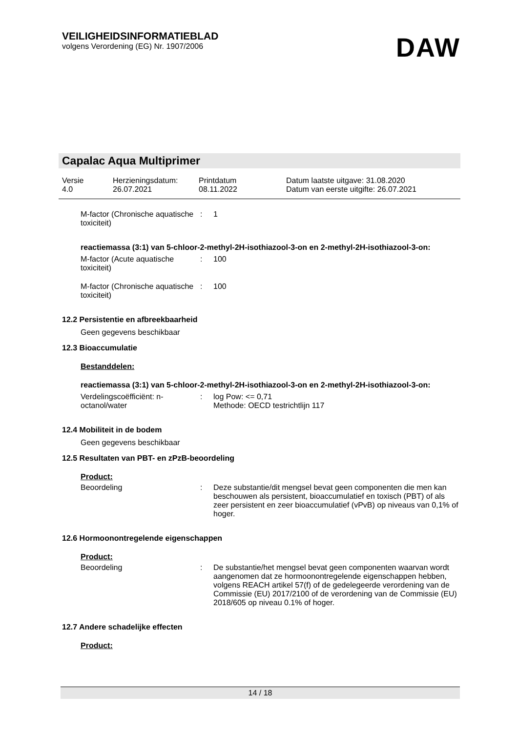VEILIGHEIDSINFORMATIEBLAD
volgens Verordening (EG) Nr. 1907/2006
DAW
Capalac Aqua Multiprimer
| Versie 4.0 | Herzieningsdatum: 26.07.2021 | Printdatum 08.11.2022 | Datum laatste uitgave: 31.08.2020 Datum van eerste uitgifte: 26.07.2021 |
M-factor (Chronische aquatische toxiciteit)
: 1
reactiemassa (3:1) van 5-chloor-2-methyl-2H-isothiazool-3-on en 2-methyl-2H-isothiazool-3-on:
M-factor (Acute aquatische toxiciteit)
: 100
M-factor (Chronische aquatische toxiciteit)
: 100
12.2 Persistentie en afbreekbaarheid
Geen gegevens beschikbaar
12.3 Bioaccumulatie
Bestanddelen:
reactiemassa (3:1) van 5-chloor-2-methyl-2H-isothiazool-3-on en 2-methyl-2H-isothiazool-3-on:
Verdelingscoëfficiënt: n-octanol/water
: log Pow: <= 0,71
Methode: OECD testrichtlijn 117
12.4 Mobiliteit in de bodem
Geen gegevens beschikbaar
12.5 Resultaten van PBT- en zPzB-beoordeling
Product:
Beoordeling : Deze substantie/dit mengsel bevat geen componenten die men kan beschouwen als persistent, bioaccumulatief en toxisch (PBT) of als zeer persistent en zeer bioaccumulatief (vPvB) op niveaus van 0,1% of hoger.
12.6 Hormoonontregelende eigenschappen
Product:
Beoordeling : De substantie/het mengsel bevat geen componenten waarvan wordt aangenomen dat ze hormoonontregelende eigenschappen hebben, volgens REACH artikel 57(f) of de gedelegeerde verordening van de Commissie (EU) 2017/2100 of de verordening van de Commissie (EU) 2018/605 op niveau 0.1% of hoger.
12.7 Andere schadelijke effecten
Product:
14 / 18